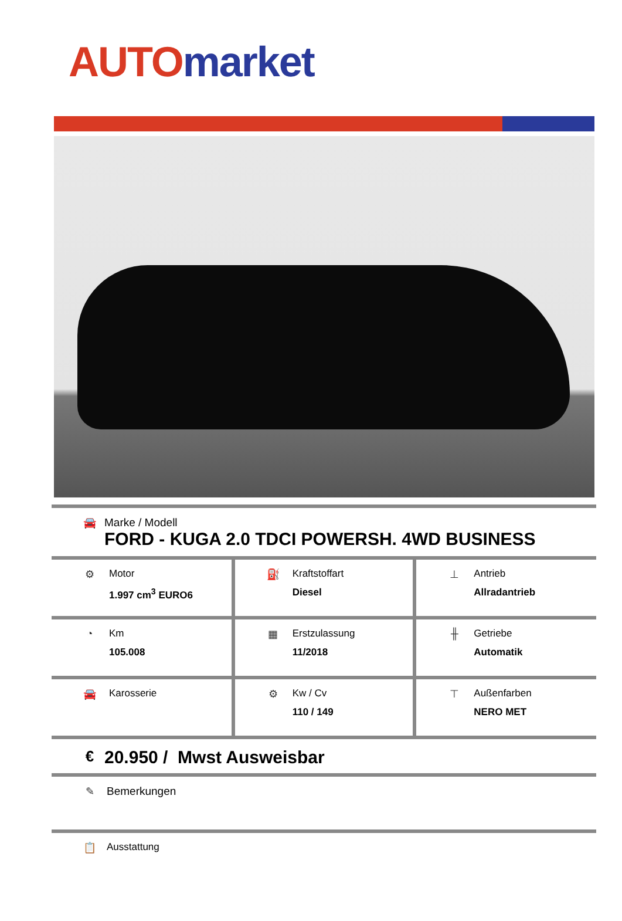AUTO market
🚘 Marke / Modell
FORD - KUGA 2.0 TDCI POWERSH. 4WD BUSINESS
| ⚙ Motor 1.997 cm<sup>3</sup> EURO6 | ⛽ Kraftstoffart Diesel | ⊥ Antrieb Allradantrieb |
| ◔ Km 105.008 | ▦ Erstzulassung 11/2018 | ╫ Getriebe Automatik |
| 🚘 Karosserie | ⚙ Kw / Cv 110 / 149 | ⊤ Außenfarben NERO MET |
€
20.950 / Mwst Ausweisbar
✎ Bemerkungen
📋 Ausstattung